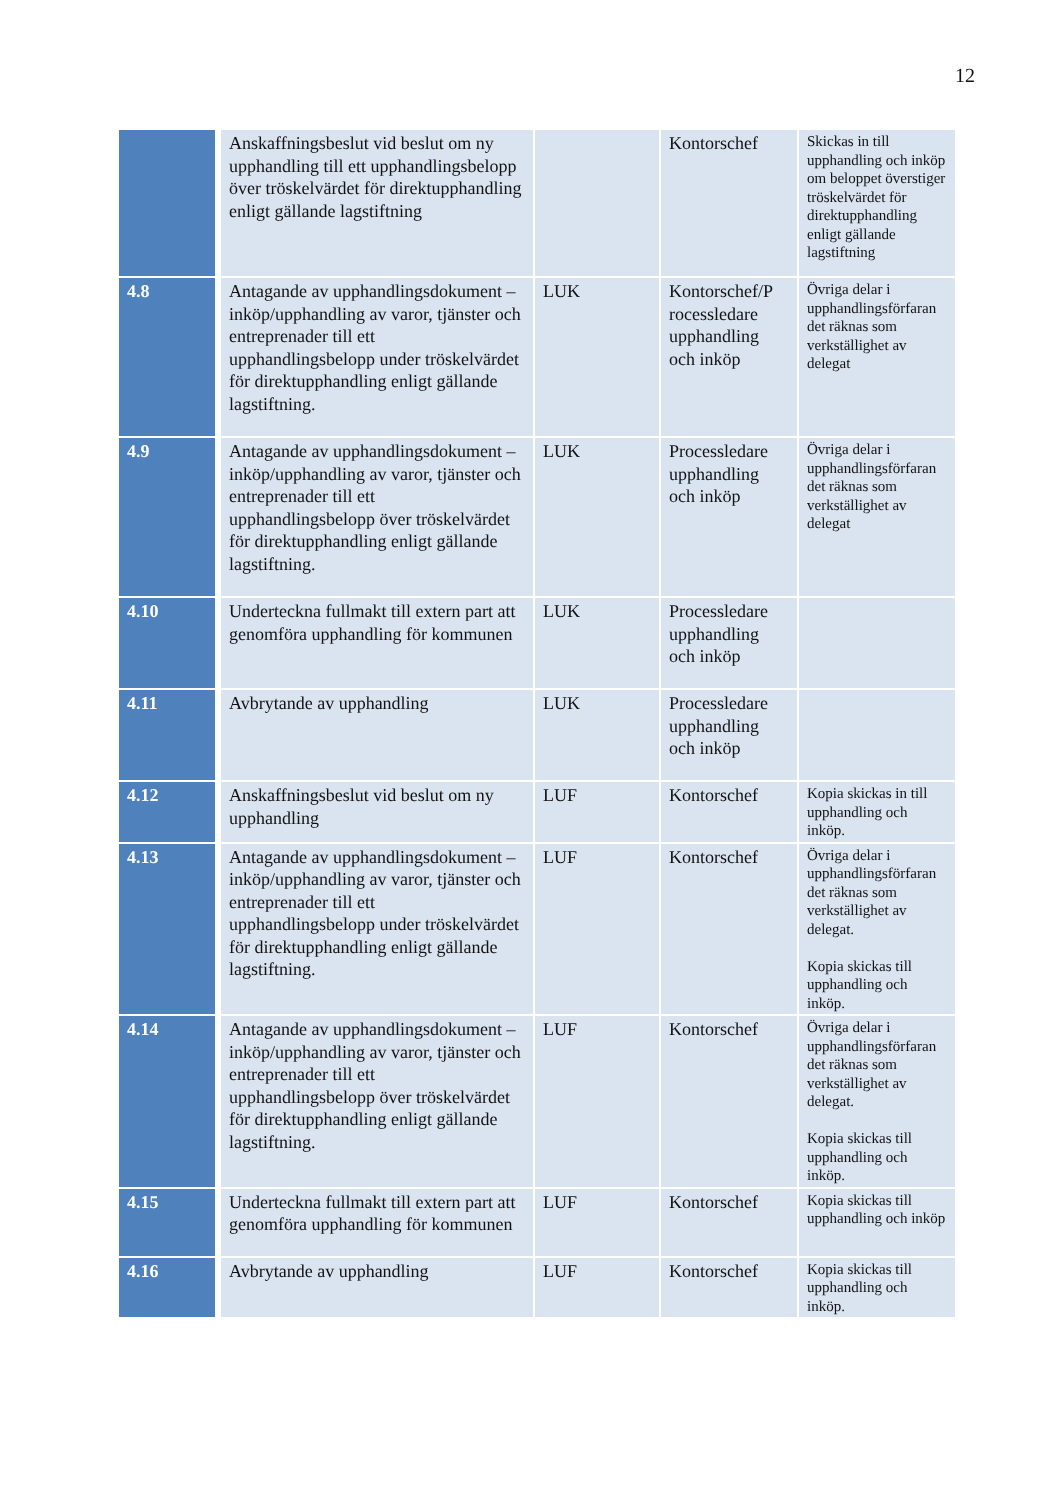12
| | Anskaffningsbeslut vid beslut om ny upphandling till ett upphandlingsbelopp över tröskelvärdet för direktupphandling enligt gällande lagstiftning | | Kontorschef | Skickas in till upphandling och inköp om beloppet överstiger tröskelvärdet för direktupphandling enligt gällande lagstiftning |
| 4.8 | Antagande av upphandlingsdokument – inköp/upphandling av varor, tjänster och entreprenader till ett upphandlingsbelopp under tröskelvärdet för direktupphandling enligt gällande lagstiftning. | LUK | Kontorschef/P rocessledare upphandling och inköp | Övriga delar i upphandlingsförfaran det räknas som verkställighet av delegat |
| 4.9 | Antagande av upphandlingsdokument – inköp/upphandling av varor, tjänster och entreprenader till ett upphandlingsbelopp över tröskelvärdet för direktupphandling enligt gällande lagstiftning. | LUK | Processledare upphandling och inköp | Övriga delar i upphandlingsförfaran det räknas som verkställighet av delegat |
| 4.10 | Underteckna fullmakt till extern part att genomföra upphandling för kommunen | LUK | Processledare upphandling och inköp | |
| 4.11 | Avbrytande av upphandling | LUK | Processledare upphandling och inköp | |
| 4.12 | Anskaffningsbeslut vid beslut om ny upphandling | LUF | Kontorschef | Kopia skickas in till upphandling och inköp. |
| 4.13 | Antagande av upphandlingsdokument – inköp/upphandling av varor, tjänster och entreprenader till ett upphandlingsbelopp under tröskelvärdet för direktupphandling enligt gällande lagstiftning. | LUF | Kontorschef | Övriga delar i upphandlingsförfaran det räknas som verkställighet av delegat. Kopia skickas till upphandling och inköp. |
| 4.14 | Antagande av upphandlingsdokument – inköp/upphandling av varor, tjänster och entreprenader till ett upphandlingsbelopp över tröskelvärdet för direktupphandling enligt gällande lagstiftning. | LUF | Kontorschef | Övriga delar i upphandlingsförfaran det räknas som verkställighet av delegat. Kopia skickas till upphandling och inköp. |
| 4.15 | Underteckna fullmakt till extern part att genomföra upphandling för kommunen | LUF | Kontorschef | Kopia skickas till upphandling och inköp |
| 4.16 | Avbrytande av upphandling | LUF | Kontorschef | Kopia skickas till upphandling och inköp. |